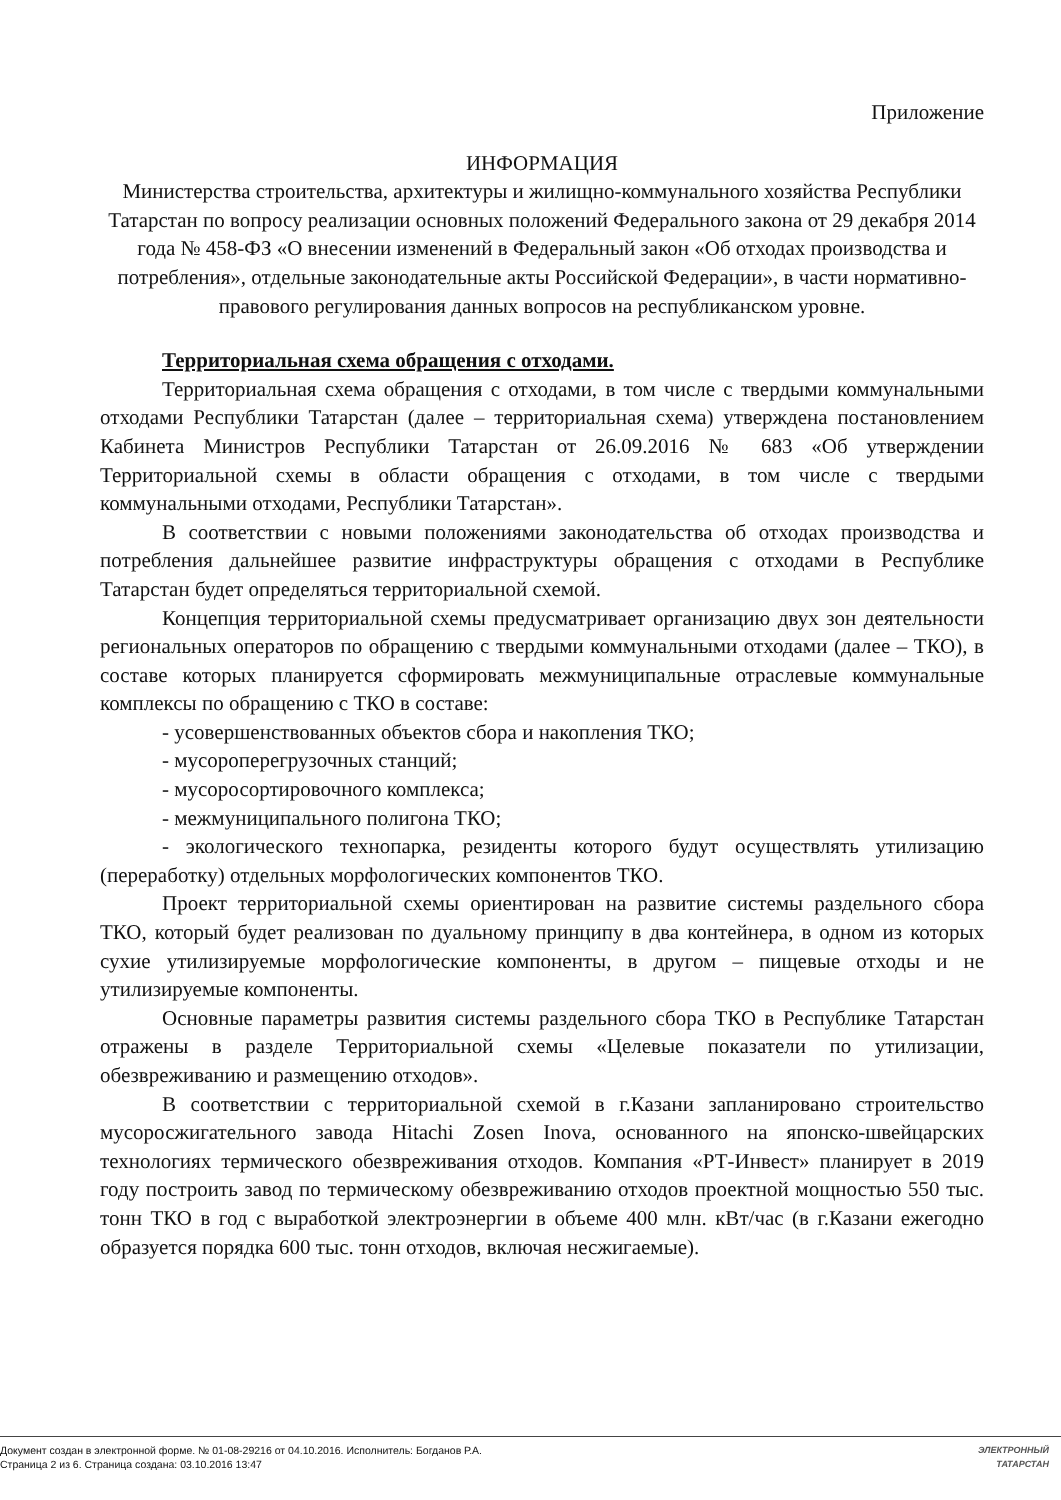Приложение
ИНФОРМАЦИЯ
Министерства строительства, архитектуры и жилищно-коммунального хозяйства Республики Татарстан по вопросу реализации основных положений Федерального закона от 29 декабря 2014 года № 458-ФЗ «О внесении изменений в Федеральный закон «Об отходах производства и потребления», отдельные законодательные акты Российской Федерации», в части нормативно-правового регулирования данных вопросов на республиканском уровне.
Территориальная схема обращения с отходами.
Территориальная схема обращения с отходами, в том числе с твердыми коммунальными отходами Республики Татарстан (далее – территориальная схема) утверждена постановлением Кабинета Министров Республики Татарстан от 26.09.2016 № 683 «Об утверждении Территориальной схемы в области обращения с отходами, в том числе с твердыми коммунальными отходами, Республики Татарстан».
В соответствии с новыми положениями законодательства об отходах производства и потребления дальнейшее развитие инфраструктуры обращения с отходами в Республике Татарстан будет определяться территориальной схемой.
Концепция территориальной схемы предусматривает организацию двух зон деятельности региональных операторов по обращению с твердыми коммунальными отходами (далее – ТКО), в составе которых планируется сформировать межмуниципальные отраслевые коммунальные комплексы по обращению с ТКО в составе:
- усовершенствованных объектов сбора и накопления ТКО;
- мусороперегрузочных станций;
- мусоросортировочного комплекса;
- межмуниципального полигона ТКО;
- экологического технопарка, резиденты которого будут осуществлять утилизацию (переработку) отдельных морфологических компонентов ТКО.
Проект территориальной схемы ориентирован на развитие системы раздельного сбора ТКО, который будет реализован по дуальному принципу в два контейнера, в одном из которых сухие утилизируемые морфологические компоненты, в другом – пищевые отходы и не утилизируемые компоненты.
Основные параметры развития системы раздельного сбора ТКО в Республике Татарстан отражены в разделе Территориальной схемы «Целевые показатели по утилизации, обезвреживанию и размещению отходов».
В соответствии с территориальной схемой в г.Казани запланировано строительство мусоросжигательного завода Hitachi Zosen Inova, основанного на японско-швейцарских технологиях термического обезвреживания отходов. Компания «РТ-Инвест» планирует в 2019 году построить завод по термическому обезвреживанию отходов проектной мощностью 550 тыс. тонн ТКО в год с выработкой электроэнергии в объеме 400 млн. кВт/час (в г.Казани ежегодно образуется порядка 600 тыс. тонн отходов, включая несжигаемые).
Документ создан в электронной форме. № 01-08-29216 от 04.10.2016. Исполнитель: Богданов Р.А.
Страница 2 из 6. Страница создана: 03.10.2016 13:47
ЭЛЕКТРОННЫЙ
ТАТАРСТАН